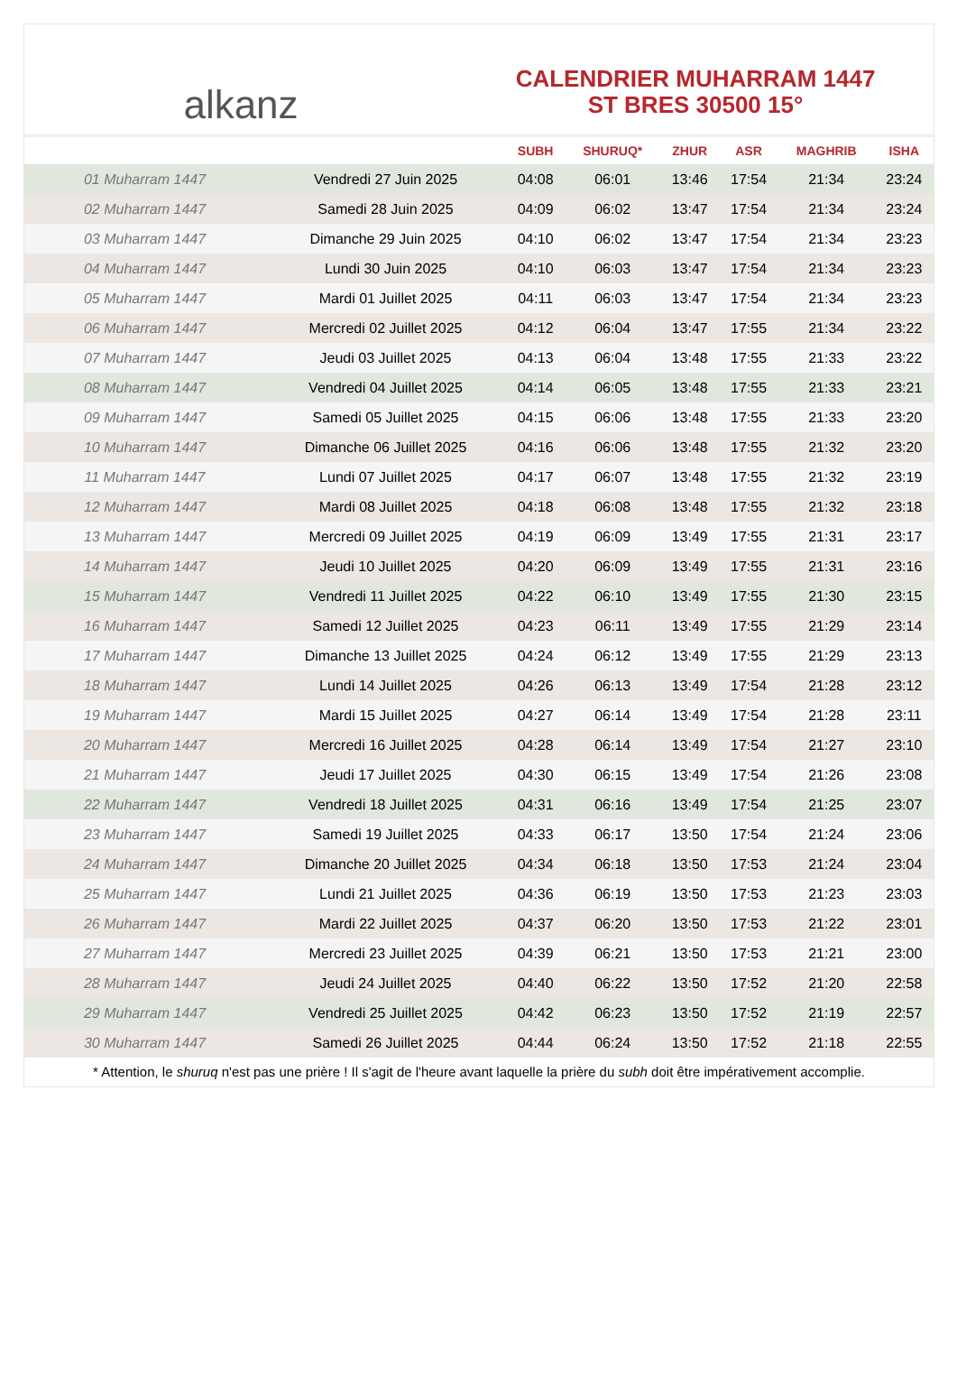alkanz
CALENDRIER MUHARRAM 1447
ST BRES 30500 15°
| | | SUBH | SHURUQ* | ZHUR | ASR | MAGHRIB | ISHA |
| --- | --- | --- | --- | --- | --- | --- | --- |
| 01 Muharram 1447 | Vendredi 27 Juin 2025 | 04:08 | 06:01 | 13:46 | 17:54 | 21:34 | 23:24 |
| 02 Muharram 1447 | Samedi 28 Juin 2025 | 04:09 | 06:02 | 13:47 | 17:54 | 21:34 | 23:24 |
| 03 Muharram 1447 | Dimanche 29 Juin 2025 | 04:10 | 06:02 | 13:47 | 17:54 | 21:34 | 23:23 |
| 04 Muharram 1447 | Lundi 30 Juin 2025 | 04:10 | 06:03 | 13:47 | 17:54 | 21:34 | 23:23 |
| 05 Muharram 1447 | Mardi 01 Juillet 2025 | 04:11 | 06:03 | 13:47 | 17:54 | 21:34 | 23:23 |
| 06 Muharram 1447 | Mercredi 02 Juillet 2025 | 04:12 | 06:04 | 13:47 | 17:55 | 21:34 | 23:22 |
| 07 Muharram 1447 | Jeudi 03 Juillet 2025 | 04:13 | 06:04 | 13:48 | 17:55 | 21:33 | 23:22 |
| 08 Muharram 1447 | Vendredi 04 Juillet 2025 | 04:14 | 06:05 | 13:48 | 17:55 | 21:33 | 23:21 |
| 09 Muharram 1447 | Samedi 05 Juillet 2025 | 04:15 | 06:06 | 13:48 | 17:55 | 21:33 | 23:20 |
| 10 Muharram 1447 | Dimanche 06 Juillet 2025 | 04:16 | 06:06 | 13:48 | 17:55 | 21:32 | 23:20 |
| 11 Muharram 1447 | Lundi 07 Juillet 2025 | 04:17 | 06:07 | 13:48 | 17:55 | 21:32 | 23:19 |
| 12 Muharram 1447 | Mardi 08 Juillet 2025 | 04:18 | 06:08 | 13:48 | 17:55 | 21:32 | 23:18 |
| 13 Muharram 1447 | Mercredi 09 Juillet 2025 | 04:19 | 06:09 | 13:49 | 17:55 | 21:31 | 23:17 |
| 14 Muharram 1447 | Jeudi 10 Juillet 2025 | 04:20 | 06:09 | 13:49 | 17:55 | 21:31 | 23:16 |
| 15 Muharram 1447 | Vendredi 11 Juillet 2025 | 04:22 | 06:10 | 13:49 | 17:55 | 21:30 | 23:15 |
| 16 Muharram 1447 | Samedi 12 Juillet 2025 | 04:23 | 06:11 | 13:49 | 17:55 | 21:29 | 23:14 |
| 17 Muharram 1447 | Dimanche 13 Juillet 2025 | 04:24 | 06:12 | 13:49 | 17:55 | 21:29 | 23:13 |
| 18 Muharram 1447 | Lundi 14 Juillet 2025 | 04:26 | 06:13 | 13:49 | 17:54 | 21:28 | 23:12 |
| 19 Muharram 1447 | Mardi 15 Juillet 2025 | 04:27 | 06:14 | 13:49 | 17:54 | 21:28 | 23:11 |
| 20 Muharram 1447 | Mercredi 16 Juillet 2025 | 04:28 | 06:14 | 13:49 | 17:54 | 21:27 | 23:10 |
| 21 Muharram 1447 | Jeudi 17 Juillet 2025 | 04:30 | 06:15 | 13:49 | 17:54 | 21:26 | 23:08 |
| 22 Muharram 1447 | Vendredi 18 Juillet 2025 | 04:31 | 06:16 | 13:49 | 17:54 | 21:25 | 23:07 |
| 23 Muharram 1447 | Samedi 19 Juillet 2025 | 04:33 | 06:17 | 13:50 | 17:54 | 21:24 | 23:06 |
| 24 Muharram 1447 | Dimanche 20 Juillet 2025 | 04:34 | 06:18 | 13:50 | 17:53 | 21:24 | 23:04 |
| 25 Muharram 1447 | Lundi 21 Juillet 2025 | 04:36 | 06:19 | 13:50 | 17:53 | 21:23 | 23:03 |
| 26 Muharram 1447 | Mardi 22 Juillet 2025 | 04:37 | 06:20 | 13:50 | 17:53 | 21:22 | 23:01 |
| 27 Muharram 1447 | Mercredi 23 Juillet 2025 | 04:39 | 06:21 | 13:50 | 17:53 | 21:21 | 23:00 |
| 28 Muharram 1447 | Jeudi 24 Juillet 2025 | 04:40 | 06:22 | 13:50 | 17:52 | 21:20 | 22:58 |
| 29 Muharram 1447 | Vendredi 25 Juillet 2025 | 04:42 | 06:23 | 13:50 | 17:52 | 21:19 | 22:57 |
| 30 Muharram 1447 | Samedi 26 Juillet 2025 | 04:44 | 06:24 | 13:50 | 17:52 | 21:18 | 22:55 |
* Attention, le shuruq n'est pas une prière ! Il s'agit de l'heure avant laquelle la prière du subh doit être impérativement accomplie.